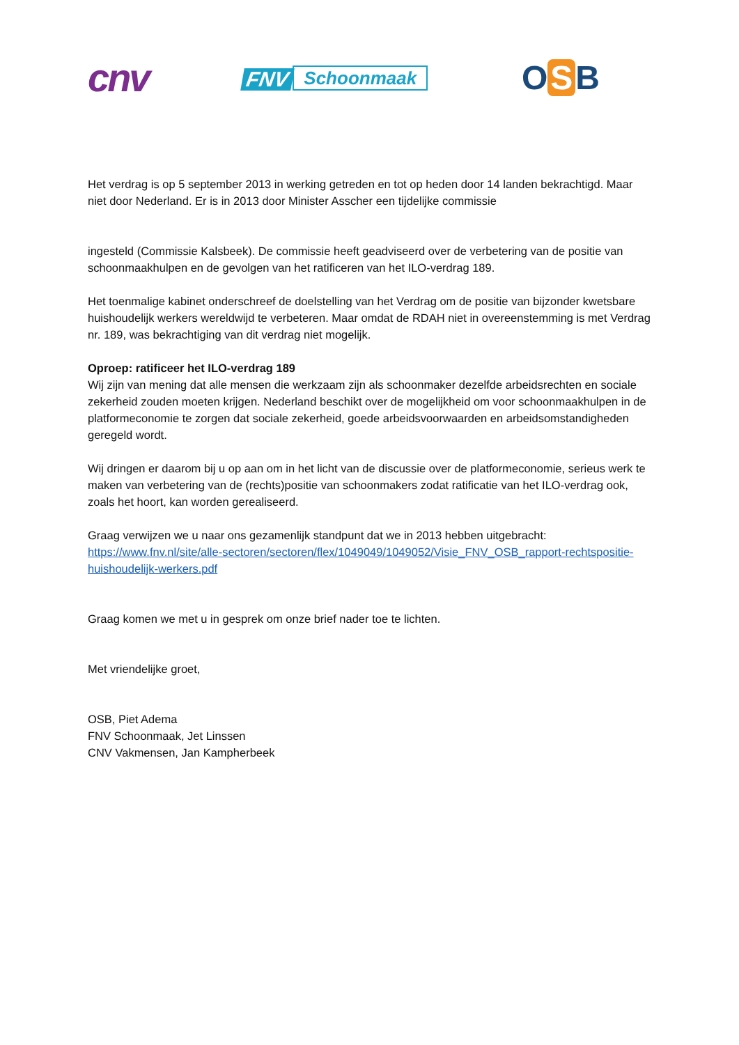cnv
FNV
Schoonmaak
O S B
Het verdrag is op 5 september 2013 in werking getreden en tot op heden door 14 landen bekrachtigd. Maar niet door Nederland. Er is in 2013 door Minister Asscher een tijdelijke commissie
ingesteld (Commissie Kalsbeek). De commissie heeft geadviseerd over de verbetering van de positie van schoonmaakhulpen en de gevolgen van het ratificeren van het ILO-verdrag 189.
Het toenmalige kabinet onderschreef de doelstelling van het Verdrag om de positie van bijzonder kwetsbare huishoudelijk werkers wereldwijd te verbeteren. Maar omdat de RDAH niet in overeenstemming is met Verdrag nr. 189, was bekrachtiging van dit verdrag niet mogelijk.
Oproep: ratificeer het ILO-verdrag 189
Wij zijn van mening dat alle mensen die werkzaam zijn als schoonmaker dezelfde arbeidsrechten en sociale zekerheid zouden moeten krijgen. Nederland beschikt over de mogelijkheid om voor schoonmaakhulpen in de platformeconomie te zorgen dat sociale zekerheid, goede arbeidsvoorwaarden en arbeidsomstandigheden geregeld wordt.
Wij dringen er daarom bij u op aan om in het licht van de discussie over de platformeconomie, serieus werk te maken van verbetering van de (rechts)positie van schoonmakers zodat ratificatie van het ILO-verdrag ook, zoals het hoort, kan worden gerealiseerd.
Graag verwijzen we u naar ons gezamenlijk standpunt dat we in 2013 hebben uitgebracht:
https://www.fnv.nl/site/alle-sectoren/sectoren/flex/1049049/1049052/Visie_FNV_OSB_rapport-rechtspositie-huishoudelijk-werkers.pdf
Graag komen we met u in gesprek om onze brief nader toe te lichten.
Met vriendelijke groet,
OSB, Piet Adema
FNV Schoonmaak, Jet Linssen
CNV Vakmensen, Jan Kampherbeek